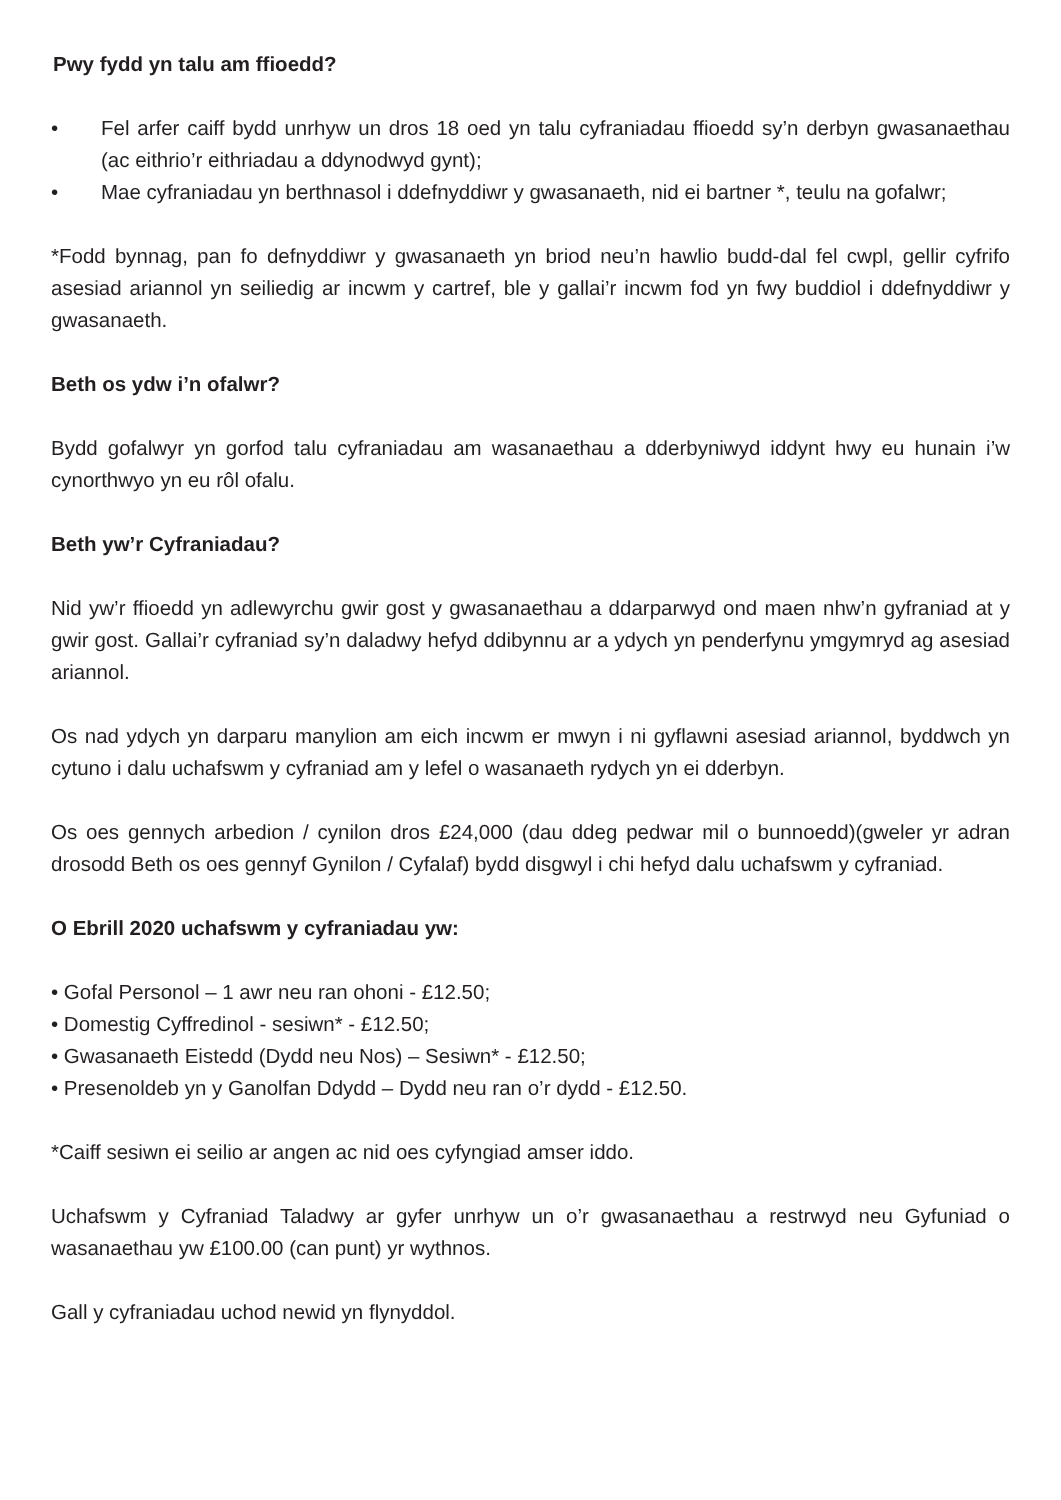Pwy fydd yn talu am ffioedd?
• Fel arfer caiff bydd unrhyw un dros 18 oed yn talu cyfraniadau ffioedd sy’n derbyn gwasanaethau (ac eithrio’r eithriadau a ddynodwyd gynt);
• Mae cyfraniadau yn berthnasol i ddefnyddiwr y gwasanaeth, nid ei bartner *, teulu na gofalwr;
*Fodd bynnag, pan fo defnyddiwr y gwasanaeth yn briod neu’n hawlio budd-dal fel cwpl, gellir cyfrifo asesiad ariannol yn seiliedig ar incwm y cartref, ble y gallai’r incwm fod yn fwy buddiol i ddefnyddiwr y gwasanaeth.
Beth os ydw i’n ofalwr?
Bydd gofalwyr yn gorfod talu cyfraniadau am wasanaethau a dderbyniwyd iddynt hwy eu hunain i’w cynorthwyo yn eu rôl ofalu.
Beth yw’r Cyfraniadau?
Nid yw’r ffioedd yn adlewyrchu gwir gost y gwasanaethau a ddarparwyd ond maen nhw’n gyfraniad at y gwir gost. Gallai’r cyfraniad sy’n daladwy hefyd ddibynnu ar a ydych yn penderfynu ymgymryd ag asesiad ariannol.
Os nad ydych yn darparu manylion am eich incwm er mwyn i ni gyflawni asesiad ariannol, byddwch yn cytuno i dalu uchafswm y cyfraniad am y lefel o wasanaeth rydych yn ei dderbyn.
Os oes gennych arbedion / cynilon dros £24,000 (dau ddeg pedwar mil o bunnoedd)(gweler yr adran drosodd Beth os oes gennyf Gynilon / Cyfalaf) bydd disgwyl i chi hefyd dalu uchafswm y cyfraniad.
O Ebrill 2020 uchafswm y cyfraniadau yw:
• Gofal Personol – 1 awr neu ran ohoni - £12.50;
• Domestig Cyffredinol - sesiwn* - £12.50;
• Gwasanaeth Eistedd (Dydd neu Nos) – Sesiwn* - £12.50;
• Presenoldeb yn y Ganolfan Ddydd – Dydd neu ran o’r dydd - £12.50.
*Caiff sesiwn ei seilio ar angen ac nid oes cyfyngiad amser iddo.
Uchafswm y Cyfraniad Taladwy ar gyfer unrhyw un o’r gwasanaethau a restrwyd neu Gyfuniad o wasanaethau yw £100.00 (can punt) yr wythnos.
Gall y cyfraniadau uchod newid yn flynyddol.